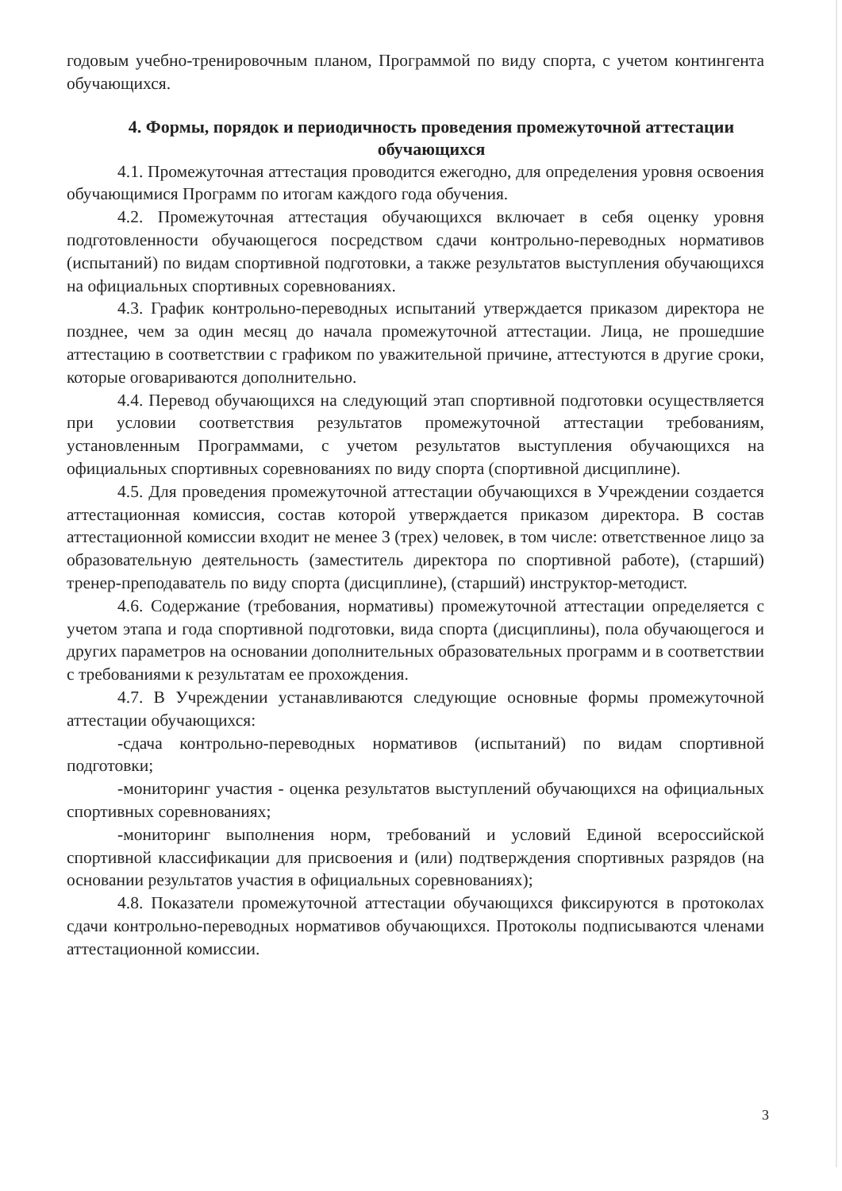годовым учебно-тренировочным планом, Программой по виду спорта, с учетом контингента обучающихся.
4. Формы, порядок и периодичность проведения промежуточной аттестации обучающихся
4.1. Промежуточная аттестация проводится ежегодно, для определения уровня освоения обучающимися Программ по итогам каждого года обучения.
4.2. Промежуточная аттестация обучающихся включает в себя оценку уровня подготовленности обучающегося посредством сдачи контрольно-переводных нормативов (испытаний) по видам спортивной подготовки, а также результатов выступления обучающихся на официальных спортивных соревнованиях.
4.3. График контрольно-переводных испытаний утверждается приказом директора не позднее, чем за один месяц до начала промежуточной аттестации. Лица, не прошедшие аттестацию в соответствии с графиком по уважительной причине, аттестуются в другие сроки, которые оговариваются дополнительно.
4.4. Перевод обучающихся на следующий этап спортивной подготовки осуществляется при условии соответствия результатов промежуточной аттестации требованиям, установленным Программами, с учетом результатов выступления обучающихся на официальных спортивных соревнованиях по виду спорта (спортивной дисциплине).
4.5. Для проведения промежуточной аттестации обучающихся в Учреждении создается аттестационная комиссия, состав которой утверждается приказом директора. В состав аттестационной комиссии входит не менее 3 (трех) человек, в том числе: ответственное лицо за образовательную деятельность (заместитель директора по спортивной работе), (старший) тренер-преподаватель по виду спорта (дисциплине), (старший) инструктор-методист.
4.6. Содержание (требования, нормативы) промежуточной аттестации определяется с учетом этапа и года спортивной подготовки, вида спорта (дисциплины), пола обучающегося и других параметров на основании дополнительных образовательных программ и в соответствии с требованиями к результатам ее прохождения.
4.7. В Учреждении устанавливаются следующие основные формы промежуточной аттестации обучающихся:
-сдача контрольно-переводных нормативов (испытаний) по видам спортивной подготовки;
-мониторинг участия - оценка результатов выступлений обучающихся на официальных спортивных соревнованиях;
-мониторинг выполнения норм, требований и условий Единой всероссийской спортивной классификации для присвоения и (или) подтверждения спортивных разрядов (на основании результатов участия в официальных соревнованиях);
4.8. Показатели промежуточной аттестации обучающихся фиксируются в протоколах сдачи контрольно-переводных нормативов обучающихся. Протоколы подписываются членами аттестационной комиссии.
3